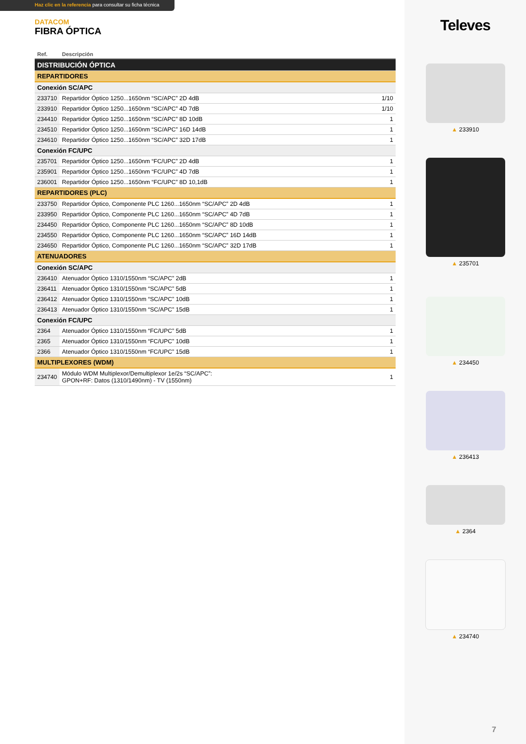Haz clic en la referencia para consultar su ficha técnica
DATACOM
FIBRA ÓPTICA
| Ref. | Descripción | |
| --- | --- | --- |
| DISTRIBUCIÓN ÓPTICA | | |
| REPARTIDORES | | |
| Conexión SC/APC | | |
| 233710 | Repartidor Óptico 1250...1650nm “SC/APC” 2D 4dB | 1/10 |
| 233910 | Repartidor Óptico 1250...1650nm “SC/APC” 4D 7dB | 1/10 |
| 234410 | Repartidor Óptico 1250...1650nm “SC/APC” 8D 10dB | 1 |
| 234510 | Repartidor Óptico 1250...1650nm “SC/APC” 16D 14dB | 1 |
| 234610 | Repartidor Óptico 1250...1650nm “SC/APC” 32D 17dB | 1 |
| Conexión FC/UPC | | |
| 235701 | Repartidor Óptico 1250...1650nm “FC/UPC” 2D 4dB | 1 |
| 235901 | Repartidor Óptico 1250...1650nm “FC/UPC” 4D 7dB | 1 |
| 236001 | Repartidor Óptico 1250...1650nm “FC/UPC” 8D 10,1dB | 1 |
| REPARTIDORES (PLC) | | |
| 233750 | Repartidor Óptico, Componente PLC 1260...1650nm “SC/APC” 2D 4dB | 1 |
| 233950 | Repartidor Óptico, Componente PLC 1260...1650nm “SC/APC” 4D 7dB | 1 |
| 234450 | Repartidor Óptico, Componente PLC 1260...1650nm “SC/APC” 8D 10dB | 1 |
| 234550 | Repartidor Óptico, Componente PLC 1260...1650nm “SC/APC” 16D 14dB | 1 |
| 234650 | Repartidor Óptico, Componente PLC 1260...1650nm “SC/APC” 32D 17dB | 1 |
| ATENUADORES | | |
| Conexión SC/APC | | |
| 236410 | Atenuador Óptico 1310/1550nm “SC/APC” 2dB | 1 |
| 236411 | Atenuador Óptico 1310/1550nm “SC/APC” 5dB | 1 |
| 236412 | Atenuador Óptico 1310/1550nm “SC/APC” 10dB | 1 |
| 236413 | Atenuador Óptico 1310/1550nm “SC/APC” 15dB | 1 |
| Conexión FC/UPC | | |
| 2364 | Atenuador Óptico 1310/1550nm “FC/UPC” 5dB | 1 |
| 2365 | Atenuador Óptico 1310/1550nm “FC/UPC” 10dB | 1 |
| 2366 | Atenuador Óptico 1310/1550nm “FC/UPC” 15dB | 1 |
| MULTIPLEXORES (WDM) | | |
| 234740 | Módulo WDM Multiplexor/Demultiplexor 1e/2s “SC/APC”: GPON+RF: Datos (1310/1490nm) - TV (1550nm) | 1 |
Televes
▲ 233910
▲ 235701
▲ 234450
▲ 236413
▲ 2364
▲ 234740
7